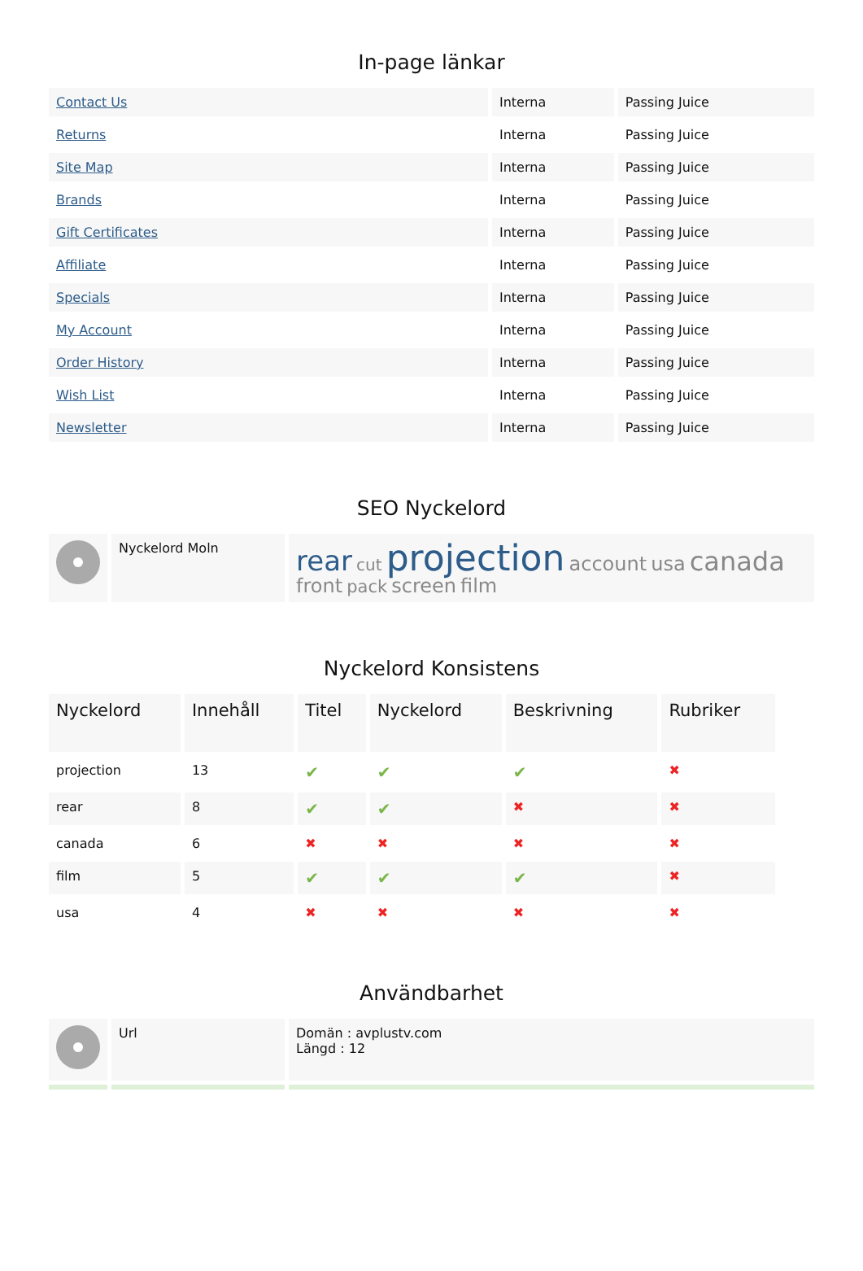In-page länkar
| Contact Us | Interna | Passing Juice |
| Returns | Interna | Passing Juice |
| Site Map | Interna | Passing Juice |
| Brands | Interna | Passing Juice |
| Gift Certificates | Interna | Passing Juice |
| Affiliate | Interna | Passing Juice |
| Specials | Interna | Passing Juice |
| My Account | Interna | Passing Juice |
| Order History | Interna | Passing Juice |
| Wish List | Interna | Passing Juice |
| Newsletter | Interna | Passing Juice |
SEO Nyckelord
| | Nyckelord Moln | rear cut projection account usa canada front pack screen film |
Nyckelord Konsistens
| Nyckelord | Innehåll | Titel | Nyckelord | Beskrivning | Rubriker |
| --- | --- | --- | --- | --- | --- |
| projection | 13 | ✔ | ✔ | ✔ | ✖ |
| rear | 8 | ✔ | ✔ | ✖ | ✖ |
| canada | 6 | ✖ | ✖ | ✖ | ✖ |
| film | 5 | ✔ | ✔ | ✔ | ✖ |
| usa | 4 | ✖ | ✖ | ✖ | ✖ |
Användbarhet
| | Url | Domän : avplustv.com Längd : 12 |